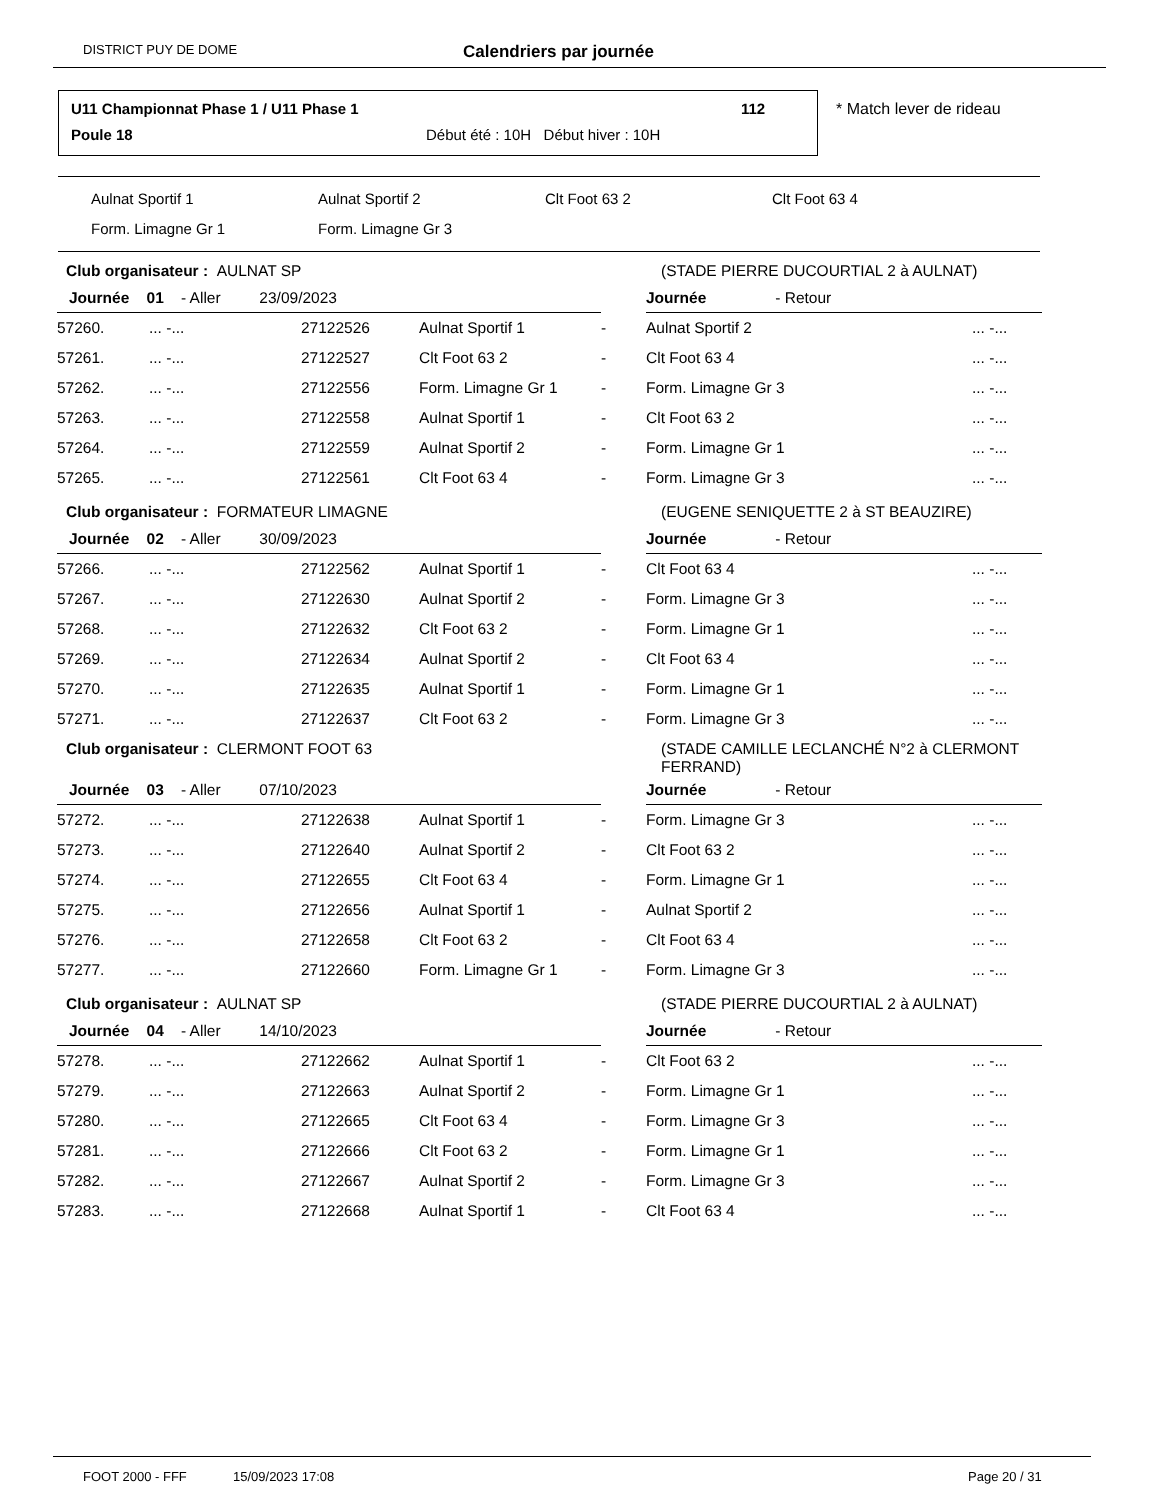DISTRICT PUY DE DOME Calendriers par journée
U11 Championnat Phase 1 / U11 Phase 1 112
Poule 18 Début été : 10H Début hiver : 10H
* Match lever de rideau
Aulnat Sportif 1 Aulnat Sportif 2 Clt Foot 63 2 Clt Foot 63 4
Form. Limagne Gr 1 Form. Limagne Gr 3
| Club organisateur : AULNAT SP | | | | | (STADE PIERRE DUCOURTIAL 2 à AULNAT) | |
| Journée 01 - Aller 23/09/2023 | | | | | Journée - Retour | |
| 57260. | ... -... | 27122526 | Aulnat Sportif 1 | - | Aulnat Sportif 2 | ... -... |
| 57261. | ... -... | 27122527 | Clt Foot 63 2 | - | Clt Foot 63 4 | ... -... |
| 57262. | ... -... | 27122556 | Form. Limagne Gr 1 | - | Form. Limagne Gr 3 | ... -... |
| 57263. | ... -... | 27122558 | Aulnat Sportif 1 | - | Clt Foot 63 2 | ... -... |
| 57264. | ... -... | 27122559 | Aulnat Sportif 2 | - | Form. Limagne Gr 1 | ... -... |
| 57265. | ... -... | 27122561 | Clt Foot 63 4 | - | Form. Limagne Gr 3 | ... -... |
| Club organisateur : FORMATEUR LIMAGNE | | | | | (EUGENE SENIQUETTE 2 à ST BEAUZIRE) | |
| Journée 02 - Aller 30/09/2023 | | | | | Journée - Retour | |
| 57266. | ... -... | 27122562 | Aulnat Sportif 1 | - | Clt Foot 63 4 | ... -... |
| 57267. | ... -... | 27122630 | Aulnat Sportif 2 | - | Form. Limagne Gr 3 | ... -... |
| 57268. | ... -... | 27122632 | Clt Foot 63 2 | - | Form. Limagne Gr 1 | ... -... |
| 57269. | ... -... | 27122634 | Aulnat Sportif 2 | - | Clt Foot 63 4 | ... -... |
| 57270. | ... -... | 27122635 | Aulnat Sportif 1 | - | Form. Limagne Gr 1 | ... -... |
| 57271. | ... -... | 27122637 | Clt Foot 63 2 | - | Form. Limagne Gr 3 | ... -... |
| Club organisateur : CLERMONT FOOT 63 | | | | | (STADE CAMILLE LECLANCHÉ N°2 à CLERMONT FERRAND) | |
| Journée 03 - Aller 07/10/2023 | | | | | Journée - Retour | |
| 57272. | ... -... | 27122638 | Aulnat Sportif 1 | - | Form. Limagne Gr 3 | ... -... |
| 57273. | ... -... | 27122640 | Aulnat Sportif 2 | - | Clt Foot 63 2 | ... -... |
| 57274. | ... -... | 27122655 | Clt Foot 63 4 | - | Form. Limagne Gr 1 | ... -... |
| 57275. | ... -... | 27122656 | Aulnat Sportif 1 | - | Aulnat Sportif 2 | ... -... |
| 57276. | ... -... | 27122658 | Clt Foot 63 2 | - | Clt Foot 63 4 | ... -... |
| 57277. | ... -... | 27122660 | Form. Limagne Gr 1 | - | Form. Limagne Gr 3 | ... -... |
| Club organisateur : AULNAT SP | | | | | (STADE PIERRE DUCOURTIAL 2 à AULNAT) | |
| Journée 04 - Aller 14/10/2023 | | | | | Journée - Retour | |
| 57278. | ... -... | 27122662 | Aulnat Sportif 1 | - | Clt Foot 63 2 | ... -... |
| 57279. | ... -... | 27122663 | Aulnat Sportif 2 | - | Form. Limagne Gr 1 | ... -... |
| 57280. | ... -... | 27122665 | Clt Foot 63 4 | - | Form. Limagne Gr 3 | ... -... |
| 57281. | ... -... | 27122666 | Clt Foot 63 2 | - | Form. Limagne Gr 1 | ... -... |
| 57282. | ... -... | 27122667 | Aulnat Sportif 2 | - | Form. Limagne Gr 3 | ... -... |
| 57283. | ... -... | 27122668 | Aulnat Sportif 1 | - | Clt Foot 63 4 | ... -... |
FOOT 2000 - FFF 15/09/2023 17:08 Page 20 / 31